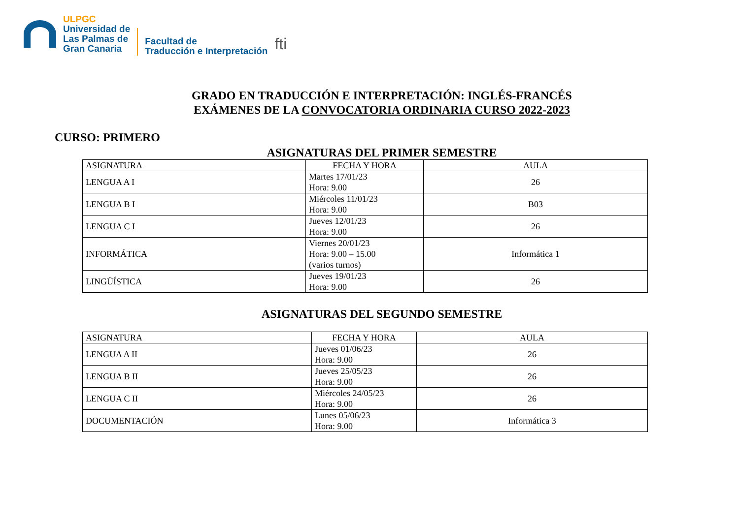ULPGC
Universidad de
Las Palmas de
Gran Canaria
Facultad de
Traducción e Interpretación
fti
GRADO EN TRADUCCIÓN E INTERPRETACIÓN: INGLÉS-FRANCÉS
EXÁMENES DE LA CONVOCATORIA ORDINARIA CURSO 2022-2023
CURSO: PRIMERO
ASIGNATURAS DEL PRIMER SEMESTRE
| ASIGNATURA | FECHA Y HORA | AULA |
| --- | --- | --- |
| LENGUA A I | Martes 17/01/23 Hora: 9.00 | 26 |
| LENGUA B I | Miércoles 11/01/23 Hora: 9.00 | B03 |
| LENGUA C I | Jueves 12/01/23 Hora: 9.00 | 26 |
| INFORMÁTICA | Viernes 20/01/23 Hora: 9.00 – 15.00 (varios turnos) | Informática 1 |
| LINGÜÍSTICA | Jueves 19/01/23 Hora: 9.00 | 26 |
ASIGNATURAS DEL SEGUNDO SEMESTRE
| ASIGNATURA | FECHA Y HORA | AULA |
| --- | --- | --- |
| LENGUA A II | Jueves 01/06/23 Hora: 9.00 | 26 |
| LENGUA B II | Jueves 25/05/23 Hora: 9.00 | 26 |
| LENGUA C II | Miércoles 24/05/23 Hora: 9.00 | 26 |
| DOCUMENTACIÓN | Lunes 05/06/23 Hora: 9.00 | Informática 3 |